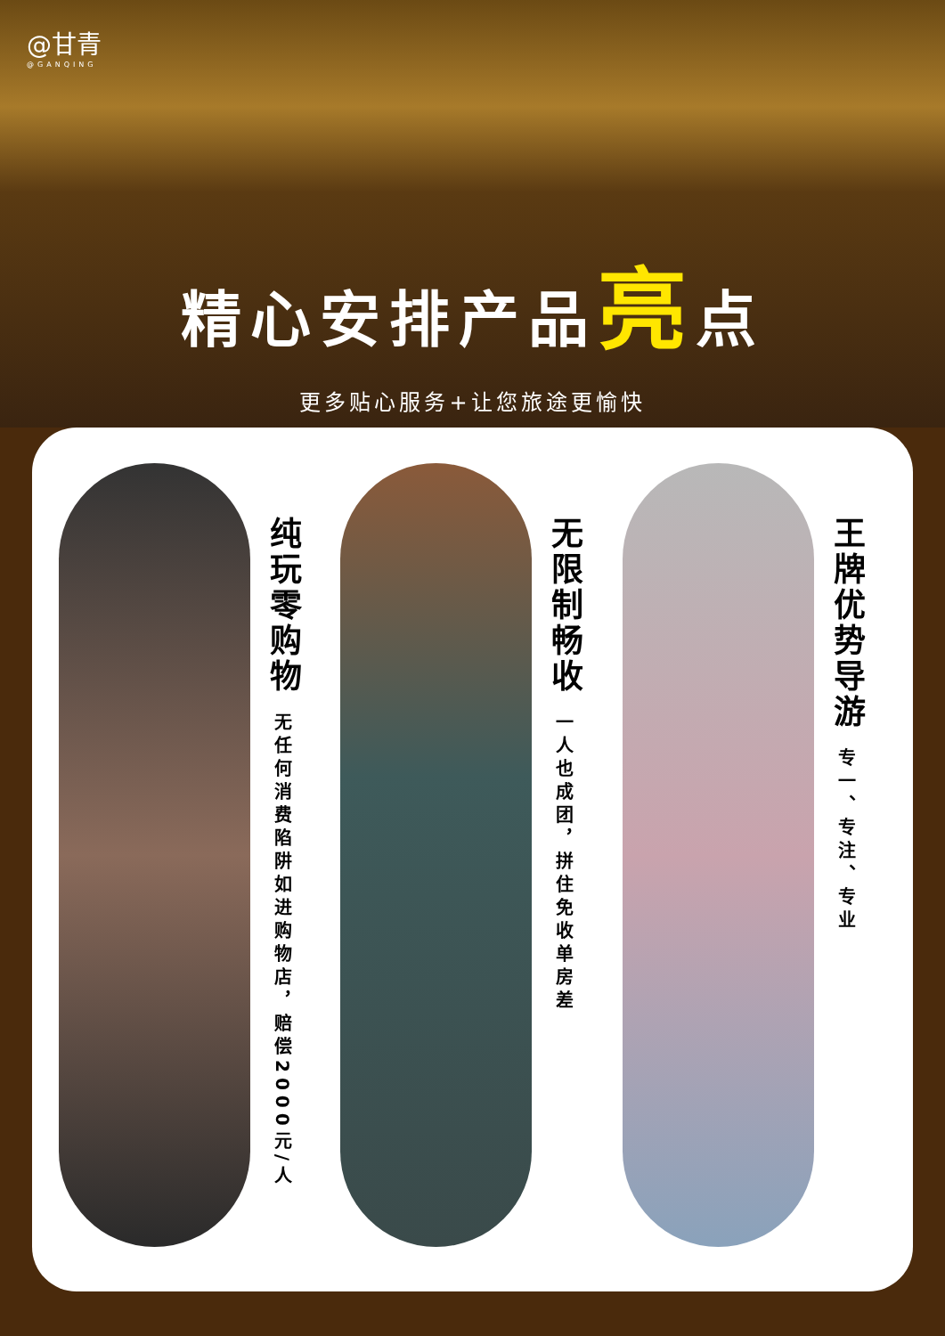@甘青
@GANQING
精心安排产品亮点
更多贴心服务+让您旅途更愉快
纯玩零购物
无任何消费陷阱如进购物店，赔偿2000元/人
无限制畅收
一人也成团，拼住免收单房差
王牌优势导游
专一、专注、专业